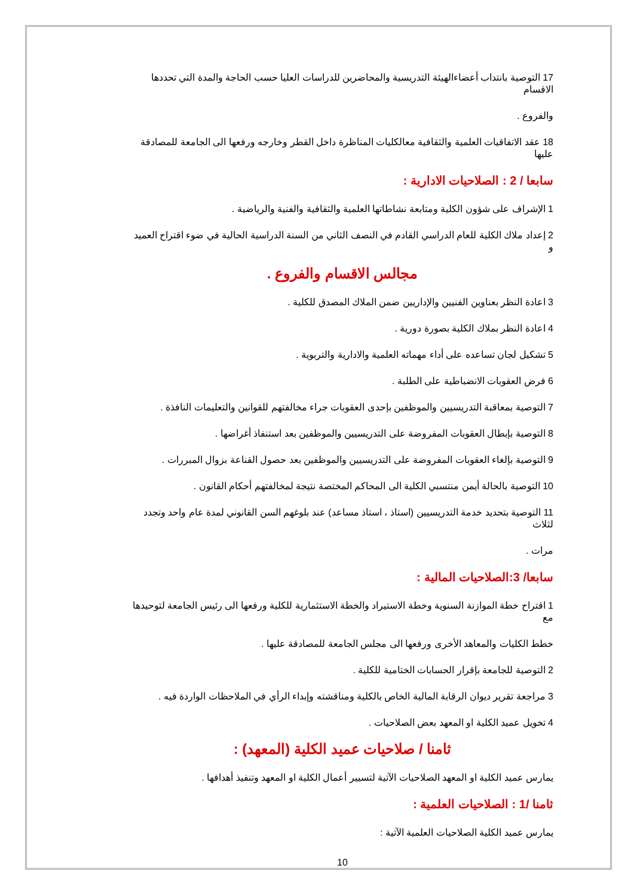17 التوصية بانتداب أعضاءالهيئة التدريسية والمحاضرين للدراسات العليا حسب الحاجة والمدة التي تحددها الاقسام
والفروع .
18 عقد الاتفاقيات العلمية والثقافية معالكليات المناظرة داخل القطر وخارجه ورفعها الى الجامعة للمصادقة عليها
سابعا / 2 : الصلاحيات الادارية :
1 الإشراف على شؤون الكلية ومتابعة نشاطاتها العلمية والثقافية والفنية والرياضية .
2 إعداد ملاك الكلية للعام الدراسي القادم في النصف الثاني من السنة الدراسية الحالية في ضوء اقتراح العميد و
مجالس الاقسام والفروع .
3 اعادة النظر بعناوين الفنيين والإداريين ضمن الملاك المصدق للكلية .
4 اعادة النظر بملاك الكلية بصورة دورية .
5 تشكيل لجان تساعده على أداء مهماته العلمية والادارية والتربوية .
6 فرض العقوبات الانضباطية على الطلبة .
7 التوصية بمعاقبة التدريسيين والموظفين بإحدى العقوبات جراء مخالفتهم للقوانين والتعليمات النافذة .
8 التوصية بإبطال العقوبات المفروضة على التدريسيين والموظفين بعد استنفاذ أغراضها .
9 التوصية بإلغاء العقوبات المفروضة على التدريسيين والموظفين بعد حصول القناعة بزوال المبررات .
10 التوصية بالحالة أيمن منتسبي الكلية الى المحاكم المختصة نتيجة لمخالفتهم أحكام القانون .
11 التوصية بتحديد خدمة التدريسيين (استاذ ، استاذ مساعد) عند بلوغهم السن القانوني لمدة عام واحد وتجدد لثلاث
مرات .
سابعا/ 3:الصلاحيات المالية :
1 اقتراح خطة الموازنة السنوية وخطة الاستيراد والخطة الاستثمارية للكلية ورفعها الى رئيس الجامعة لتوحيدها مع
خطط الكليات والمعاهد الأخرى ورفعها الى مجلس الجامعة للمصادقة عليها .
2 التوصية للجامعة بإقرار الحسابات الختامية للكلية .
3 مراجعة تقرير ديوان الرقابة المالية الخاص بالكلية ومناقشته وإبداء الرأي في الملاحظات الواردة فيه .
4 تخويل عميد الكلية او المعهد بعض الصلاحيات .
ثامنا / صلاحيات عميد الكلية (المعهد) :
يمارس عميد الكلية او المعهد الصلاحيات الآتية لتسيير أعمال الكلية او المعهد وتنفيذ أهدافها .
ثامنا /1 : الصلاحيات العلمية :
يمارس عميد الكلية الصلاحيات العلمية الآتية :
10